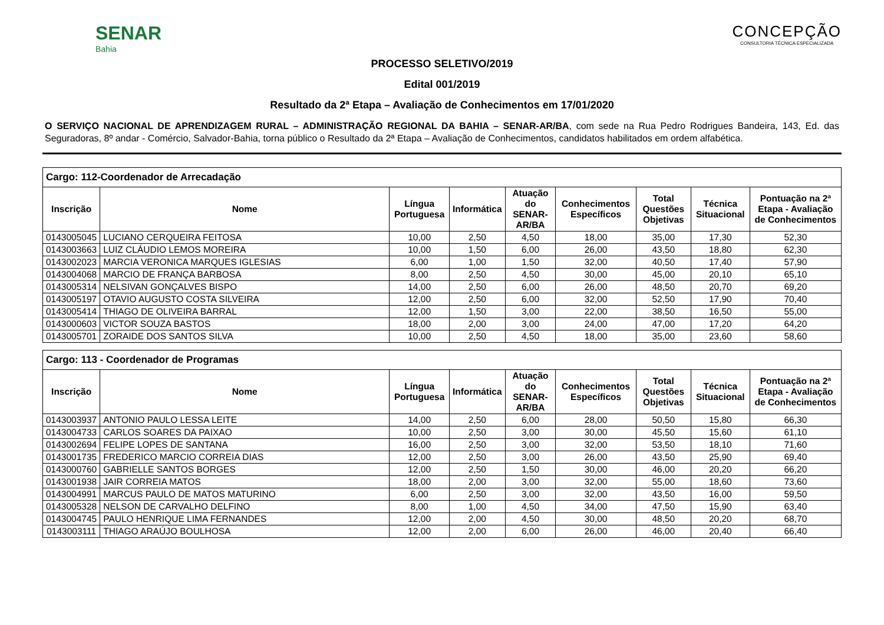SENAR
Bahia
CONCEPÇÃO
CONSULTORIA TÉCNICA ESPECIALIZADA
PROCESSO SELETIVO/2019
Edital 001/2019
Resultado da 2ª Etapa – Avaliação de Conhecimentos em 17/01/2020
O SERVIÇO NACIONAL DE APRENDIZAGEM RURAL – ADMINISTRAÇÃO REGIONAL DA BAHIA – SENAR-AR/BA, com sede na Rua Pedro Rodrigues Bandeira, 143, Ed. das Seguradoras, 8º andar - Comércio, Salvador-Bahia, torna público o Resultado da 2ª Etapa – Avaliação de Conhecimentos, candidatos habilitados em ordem alfabética.
| Cargo: 112-Coordenador de Arrecadação | | | | | | | | |
| Inscrição | Nome | Língua Portuguesa | Informática | Atuação do SENAR-AR/BA | Conhecimentos Específicos | Total Questões Objetivas | Técnica Situacional | Pontuação na 2ª Etapa - Avaliação de Conhecimentos |
| 0143005045 | LUCIANO CERQUEIRA FEITOSA | 10,00 | 2,50 | 4,50 | 18,00 | 35,00 | 17,30 | 52,30 |
| 0143003663 | LUIZ CLÁUDIO LEMOS MOREIRA | 10,00 | 1,50 | 6,00 | 26,00 | 43,50 | 18,80 | 62,30 |
| 0143002023 | MARCIA VERONICA MARQUES IGLESIAS | 6,00 | 1,00 | 1,50 | 32,00 | 40,50 | 17,40 | 57,90 |
| 0143004068 | MARCIO DE FRANÇA BARBOSA | 8,00 | 2,50 | 4,50 | 30,00 | 45,00 | 20,10 | 65,10 |
| 0143005314 | NELSIVAN GONÇALVES BISPO | 14,00 | 2,50 | 6,00 | 26,00 | 48,50 | 20,70 | 69,20 |
| 0143005197 | OTAVIO AUGUSTO COSTA SILVEIRA | 12,00 | 2,50 | 6,00 | 32,00 | 52,50 | 17,90 | 70,40 |
| 0143005414 | THIAGO DE OLIVEIRA BARRAL | 12,00 | 1,50 | 3,00 | 22,00 | 38,50 | 16,50 | 55,00 |
| 0143000603 | VICTOR SOUZA BASTOS | 18,00 | 2,00 | 3,00 | 24,00 | 47,00 | 17,20 | 64,20 |
| 0143005701 | ZORAIDE DOS SANTOS SILVA | 10,00 | 2,50 | 4,50 | 18,00 | 35,00 | 23,60 | 58,60 |
| Cargo: 113 - Coordenador de Programas | | | | | | | | |
| Inscrição | Nome | Língua Portuguesa | Informática | Atuação do SENAR-AR/BA | Conhecimentos Específicos | Total Questões Objetivas | Técnica Situacional | Pontuação na 2ª Etapa - Avaliação de Conhecimentos |
| 0143003937 | ANTONIO PAULO LESSA LEITE | 14,00 | 2,50 | 6,00 | 28,00 | 50,50 | 15,80 | 66,30 |
| 0143004733 | CARLOS SOARES DA PAIXAO | 10,00 | 2,50 | 3,00 | 30,00 | 45,50 | 15,60 | 61,10 |
| 0143002694 | FELIPE LOPES DE SANTANA | 16,00 | 2,50 | 3,00 | 32,00 | 53,50 | 18,10 | 71,60 |
| 0143001735 | FREDERICO MARCIO CORREIA DIAS | 12,00 | 2,50 | 3,00 | 26,00 | 43,50 | 25,90 | 69,40 |
| 0143000760 | GABRIELLE SANTOS BORGES | 12,00 | 2,50 | 1,50 | 30,00 | 46,00 | 20,20 | 66,20 |
| 0143001938 | JAIR CORREIA MATOS | 18,00 | 2,00 | 3,00 | 32,00 | 55,00 | 18,60 | 73,60 |
| 0143004991 | MARCUS PAULO DE MATOS MATURINO | 6,00 | 2,50 | 3,00 | 32,00 | 43,50 | 16,00 | 59,50 |
| 0143005328 | NELSON DE CARVALHO DELFINO | 8,00 | 1,00 | 4,50 | 34,00 | 47,50 | 15,90 | 63,40 |
| 0143004745 | PAULO HENRIQUE LIMA FERNANDES | 12,00 | 2,00 | 4,50 | 30,00 | 48,50 | 20,20 | 68,70 |
| 0143003111 | THIAGO ARAÚJO BOULHOSA | 12,00 | 2,00 | 6,00 | 26,00 | 46,00 | 20,40 | 66,40 |